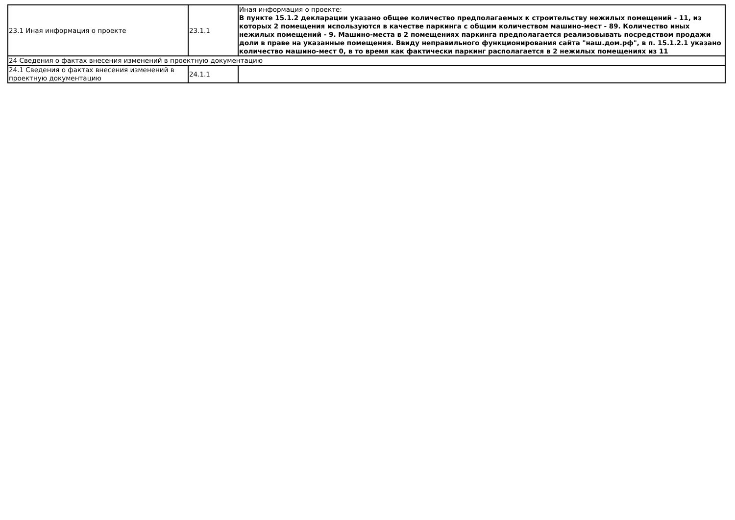| 23.1 Иная информация о проекте | 23.1.1 | Иная информация о проекте: В пункте 15.1.2 декларации указано общее количество предполагаемых к строительству нежилых помещений - 11, из которых 2 помещения используются в качестве паркинга с общим количеством машино-мест - 89. Количество иных нежилых помещений - 9. Машино-места в 2 помещениях паркинга предполагается реализовывать посредством продажи доли в праве на указанные помещения. Ввиду неправильного функционирования сайта "наш.дом.рф", в п. 15.1.2.1 указано количество машино-мест 0, в то время как фактически паркинг располагается в 2 нежилых помещениях из 11 |
| 24 Сведения о фактах внесения изменений в проектную документацию | | |
| 24.1 Сведения о фактах внесения изменений в проектную документацию | 24.1.1 | |